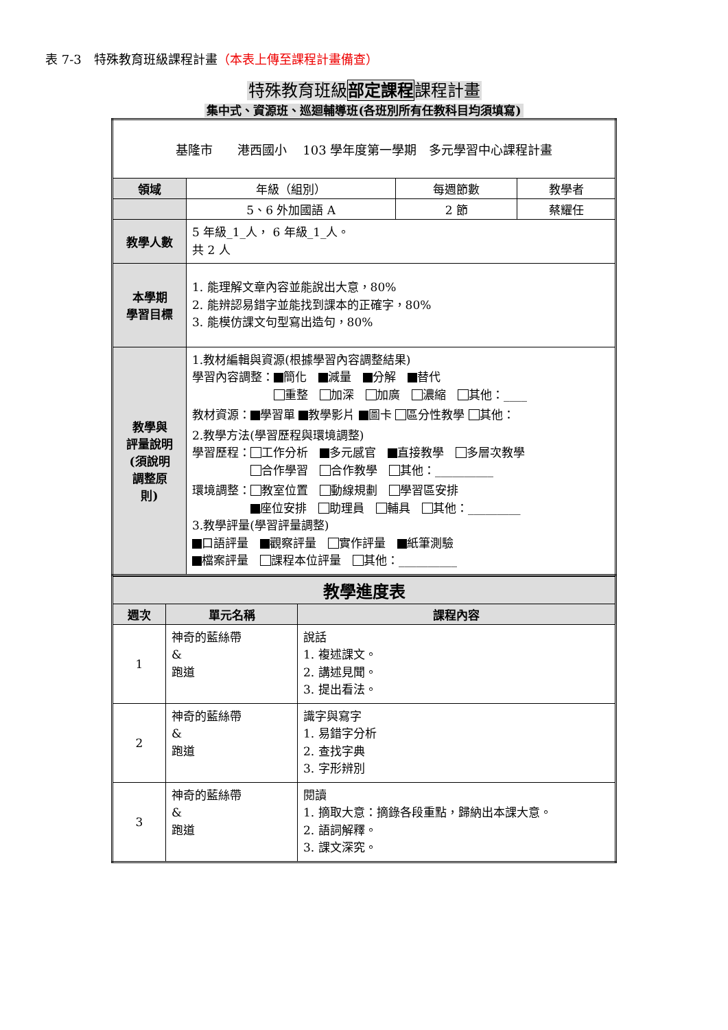表 7-3　特殊教育班級課程計畫（本表上傳至課程計畫備查）
特殊教育班級部定課程課程計畫
集中式、資源班、巡迴輔導班(各班別所有任教科目均須填寫)
| 基隆市 港西國小 103 學年度第一學期 多元學習中心課程計畫 | | | |
| 領域 | 年級（組別） | 每週節數 | 教學者 |
| | 5、6 外加國語 A | 2 節 | 蔡耀任 |
| 教學人數 | 5 年級_1_人， 6 年級_1_人。 共 2 人 | | |
| 本學期 學習目標 | 1. 能理解文章內容並能說出大意，80% 2. 能辨認易錯字並能找到課本的正確字，80% 3. 能模仿課文句型寫出造句，80% | | |
| 教學與 評量說明 (須說明 調整原 則) | 1.教材編輯與資源(根據學習內容調整結果) 學習內容調整： 簡化 減量 分解 替代 重整 加深 加廣 濃縮 其他：____ 教材資源： 學習單 教學影片 圖卡 區分性教學 其他： 2.教學方法(學習歷程與環境調整) 學習歷程： 工作分析 多元感官 直接教學 多層次教學 合作學習 合作教學 其他：__________ 環境調整： 教室位置 動線規劃 學習區安排 座位安排 助理員 輔具 其他：_________ 3.教學評量(學習評量調整) 口語評量 觀察評量 實作評量 紙筆測驗 檔案評量 課程本位評量 其他：__________ | | |
| 教學進度表 | | |
| --- | --- | --- |
| 週次 | 單元名稱 | 課程內容 |
| 1 | 神奇的藍絲帶 & 跑道 | 說話 1. 複述課文。 2. 講述見聞。 3. 提出看法。 |
| 2 | 神奇的藍絲帶 & 跑道 | 識字與寫字 1. 易錯字分析 2. 查找字典 3. 字形辨別 |
| 3 | 神奇的藍絲帶 & 跑道 | 閱讀 1. 摘取大意：摘錄各段重點，歸納出本課大意。 2. 語詞解釋。 3. 課文深究。 |